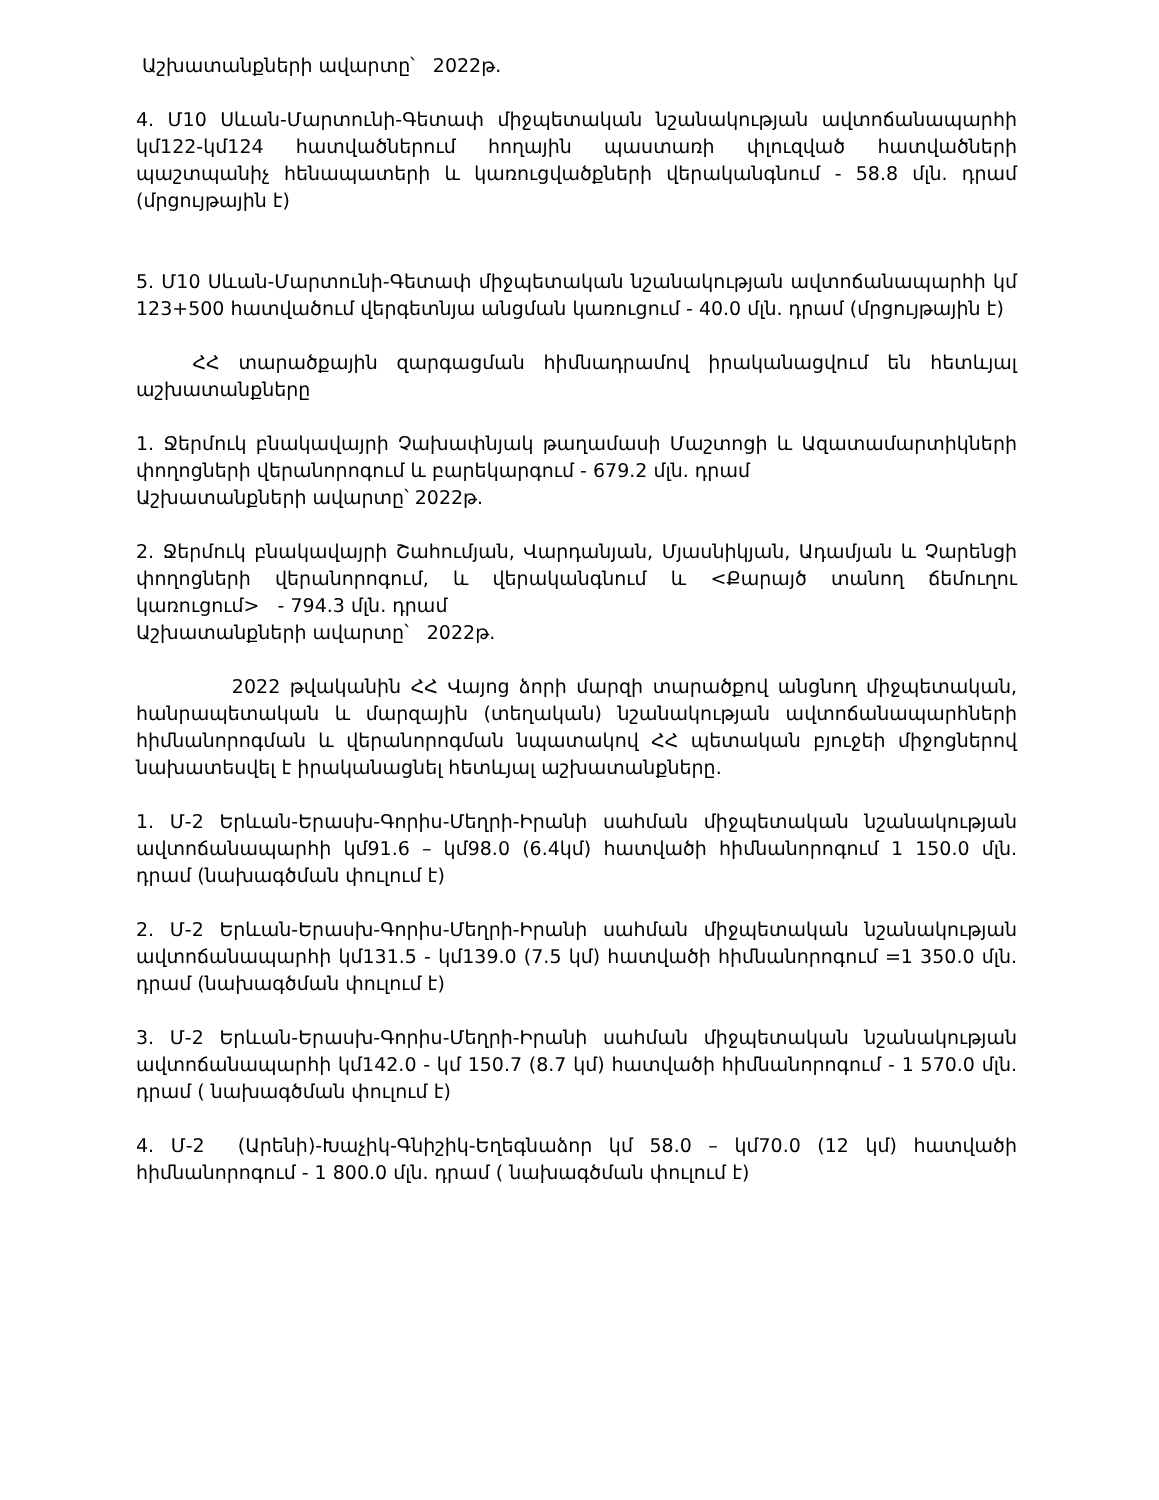Աշխատանքների ավարտը՝ 2022թ.
4. Մ10 Սևան-Մարտունի-Գետափ միջպետական նշանակության ավտոճանապարհի կմ122-կմ124 հատվածներում հողային պաստառի փլուզված հատվածների պաշտպանիչ հենապատերի և կառուցվածքների վերականգնում - 58.8 մլն. դրամ (մրցույթային է)
5. Մ10 Սևան-Մարտունի-Գետափ միջպետական նշանակության ավտոճանապարհի կմ 123+500 հատվածում վերգետնյա անցման կառուցում - 40.0 մլն. դրամ (մրցույթային է)
ՀՀ տարածքային զարգացման հիմնադրամով իրականացվում են հետևյալ աշխատանքները
1. Ջերմուկ բնակավայրի Չախափնյակ թաղամասի Մաշտոցի և Ազատամարտիկների փողոցների վերանորոգում և բարեկարգում - 679.2 մլն. դրամ
Աշխատանքների ավարտը՝ 2022թ.
2. Ջերմուկ բնակավայրի Շահումյան, Վարդանյան, Մյասնիկյան, Ադամյան և Չարենցի փողոցների վերանորոգում, և վերականգնում և <Քարայծ տանող ճեմուղու կառուցում> - 794.3 մլն. դրամ
Աշխատանքների ավարտը՝ 2022թ.
2022 թվականին ՀՀ Վայոց ձորի մարզի տարածքով անցնող միջպետական, հանրապետական և մարզային (տեղական) նշանակության ավտոճանապարհների հիմնանորոգման և վերանորոգման նպատակով ՀՀ պետական բյուջեի միջոցներով նախատեսվել է իրականացնել հետևյալ աշխատանքները.
1. Մ-2 Երևան-Երասխ-Գորիս-Մեղրի-Իրանի սահման միջպետական նշանակության ավտոճանապարհի կմ91.6 – կմ98.0 (6.4կմ) հատվածի հիմնանորոգում 1 150.0 մլն. դրամ (նախագծման փուլում է)
2. Մ-2 Երևան-Երասխ-Գորիս-Մեղրի-Իրանի սահման միջպետական նշանակության ավտոճանապարհի կմ131.5 - կմ139.0 (7.5 կմ) հատվածի հիմնանորոգում =1 350.0 մլն. դրամ (նախագծման փուլում է)
3. Մ-2 Երևան-Երասխ-Գորիս-Մեղրի-Իրանի սահման միջպետական նշանակության ավտոճանապարհի կմ142.0 - կմ 150.7 (8.7 կմ) հատվածի հիմնանորոգում - 1 570.0 մլն. դրամ ( նախագծման փուլում է)
4. Մ-2 (Արենի)-Խաչիկ-Գնիշիկ-Եղեգնաձոր կմ 58.0 – կմ70.0 (12 կմ) հատվածի հիմնանորոգում - 1 800.0 մլն. դրամ ( նախագծման փուլում է)